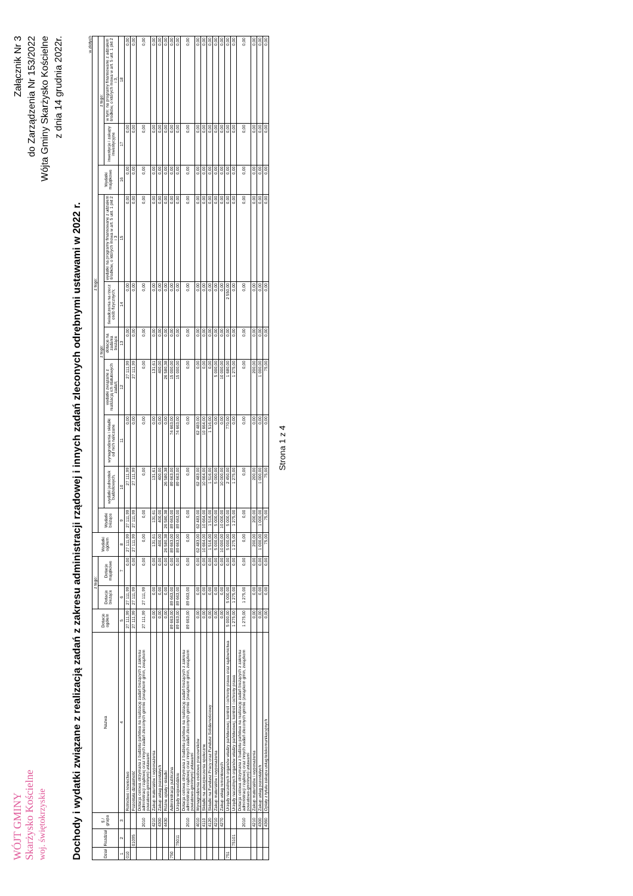WÓJT GMINY
Skarżysko Kościelne
woj. świętokrzyskie
Załącznik Nr 3
do Zarządzenia Nr 153/2022
Wójta Gminy Skarżysko Kościelne
z dnia 14 grudnia 2022r.
Dochody i wydatki związane z realizacją zadań z zakresu administracji rządowej i innych zadań zleconych odrębnymi ustawami w 2022 r.
w złotych
| Dział | Rozdział | § / grupa | Nazwa | Dotacje ogółem | z tego: | | Wydatki ogółem | z tego: | | | | | | | | | |
| --- | --- | --- | --- | --- | --- | --- | --- | --- | --- | --- | --- | --- | --- | --- | --- | --- | --- |
| | | | | | Dotacje bieżące | Dotacje majątkowe | | Wydatki bieżące | z tego: | | | | | | Wydatki majątkowe | z tego: | |
| | | | | | | | | | wydatki jednostek budżetowych, | wynagrodzenia i składki od nich naliczane | wydatki związane z realizacją ich statutowych zadań; | dotacje na zadania bieżące | świadczenia na rzecz osób fizycznych; | wydatki na programy finansowane z udziałem środków, o których mowa w art. 5 ust. 1 pkt 2 i 3 | | inwestycje i zakupy inwestycyjne | w tym: na programy finansowane z udziałem środków, o których mowa w art. 5 ust. 1 pkt 2 i 3, |
| 1 | 2 | 3 | 4 | 5 | 6 | 7 | 8 | 9 | 10 | 11 | 12 | 13 | 14 | 15 | 16 | 17 | 18 |
| 010 | | | Rolnictwo i łowiectwo | 27 111,99 | 27 111,99 | 0,00 | 27 111,99 | 27 111,99 | 27 111,99 | 0,00 | 27 111,99 | 0,00 | 0,00 | 0,00 | 0,00 | 0,00 | 0,00 |
| | 01095 | | Pozostała działalność | 27 111,99 | 27 111,99 | 0,00 | 27 111,99 | 27 111,99 | 27 111,99 | 0,00 | 27 111,99 | 0,00 | 0,00 | 0,00 | 0,00 | 0,00 | 0,00 |
| | | 2010 | Dotacja celowa otrzymana z budżetu państwa na realizację zadań bieżących z zakresu administracji rządowej oraz innych zadań zleconych gminie (związkom gmin, związkom powiatowo-gminnym) ustawami | 27 111,99 | 27 111,99 | 0,00 | 0,00 | 0,00 | 0,00 | 0,00 | 0,00 | 0,00 | 0,00 | 0,00 | 0,00 | 0,00 | 0,00 |
| | | 4210 | Zakup materiałów i wyposażenia | 0,00 | 0,00 | 0,00 | 131,61 | 131,61 | 131,61 | 0,00 | 131,61 | 0,00 | 0,00 | 0,00 | 0,00 | 0,00 | 0,00 |
| | | 4300 | Zakup usług pozostałych | 0,00 | 0,00 | 0,00 | 400,00 | 400,00 | 400,00 | 0,00 | 400,00 | 0,00 | 0,00 | 0,00 | 0,00 | 0,00 | 0,00 |
| | | 4430 | Różne opłaty i składki | 0,00 | 0,00 | 0,00 | 26 580,38 | 26 580,38 | 26 580,38 | 0,00 | 26 580,38 | 0,00 | 0,00 | 0,00 | 0,00 | 0,00 | 0,00 |
| 750 | | | Administracja publiczna | 89 663,00 | 89 663,00 | 0,00 | 89 663,00 | 89 663,00 | 89 663,00 | 74 663,00 | 15 000,00 | 0,00 | 0,00 | 0,00 | 0,00 | 0,00 | 0,00 |
| | 75011 | | Urzędy wojewódzkie | 89 663,00 | 89 663,00 | 0,00 | 89 663,00 | 89 663,00 | 89 663,00 | 74 663,00 | 15 000,00 | 0,00 | 0,00 | 0,00 | 0,00 | 0,00 | 0,00 |
| | | 2010 | Dotacja celowa otrzymana z budżetu państwa na realizację zadań bieżących z zakresu administracji rządowej oraz innych zadań zleconych gminie (związkom gmin, związkom powiatowo-gminnym) ustawami | 89 663,00 | 89 663,00 | 0,00 | 0,00 | 0,00 | 0,00 | 0,00 | 0,00 | 0,00 | 0,00 | 0,00 | 0,00 | 0,00 | 0,00 |
| | | 4010 | Wynagrodzenia osobowe pracowników | 0,00 | 0,00 | 0,00 | 62 483,00 | 62 483,00 | 62 483,00 | 62 483,00 | 0,00 | 0,00 | 0,00 | 0,00 | 0,00 | 0,00 | 0,00 |
| | | 4110 | Składki na ubezpieczenia społeczne | 0,00 | 0,00 | 0,00 | 10 664,00 | 10 664,00 | 10 664,00 | 10 664,00 | 0,00 | 0,00 | 0,00 | 0,00 | 0,00 | 0,00 | 0,00 |
| | | 4120 | Składki na Fundusz Pracy oraz Fundusz Solidarnościowy | 0,00 | 0,00 | 0,00 | 1 516,00 | 1 516,00 | 1 516,00 | 1 516,00 | 0,00 | 0,00 | 0,00 | 0,00 | 0,00 | 0,00 | 0,00 |
| | | 4210 | Zakup materiałów i wyposażenia | 0,00 | 0,00 | 0,00 | 5 000,00 | 5 000,00 | 5 000,00 | 0,00 | 5 000,00 | 0,00 | 0,00 | 0,00 | 0,00 | 0,00 | 0,00 |
| | | 4270 | Zakup usług remontowych | 0,00 | 0,00 | 0,00 | 10 000,00 | 10 000,00 | 10 000,00 | 0,00 | 10 000,00 | 0,00 | 0,00 | 0,00 | 0,00 | 0,00 | 0,00 |
| 751 | | | Urzędy naczelnych organów władzy państwowej, kontroli i ochrony prawa oraz sądownictwa | 5 000,00 | 5 000,00 | 0,00 | 5 000,00 | 5 000,00 | 2 450,00 | 770,00 | 1 680,00 | 0,00 | 2 550,00 | 0,00 | 0,00 | 0,00 | 0,00 |
| | 75101 | | Urzędy naczelnych organów władzy państwowej, kontroli i ochrony prawa | 1 275,00 | 1 275,00 | 0,00 | 1 275,00 | 1 275,00 | 1 275,00 | 0,00 | 1 275,00 | 0,00 | 0,00 | 0,00 | 0,00 | 0,00 | 0,00 |
| | | 2010 | Dotacja celowa otrzymana z budżetu państwa na realizację zadań bieżących z zakresu administracji rządowej oraz innych zadań zleconych gminie (związkom gmin, związkom powiatowo-gminnym) ustawami | 1 275,00 | 1 275,00 | 0,00 | 0,00 | 0,00 | 0,00 | 0,00 | 0,00 | 0,00 | 0,00 | 0,00 | 0,00 | 0,00 | 0,00 |
| | | 4210 | Zakup materiałów i wyposażenia | 0,00 | 0,00 | 0,00 | 200,00 | 200,00 | 200,00 | 0,00 | 200,00 | 0,00 | 0,00 | 0,00 | 0,00 | 0,00 | 0,00 |
| | | 4300 | Zakup usług pozostałych | 0,00 | 0,00 | 0,00 | 1 000,00 | 1 000,00 | 1 000,00 | 0,00 | 1 000,00 | 0,00 | 0,00 | 0,00 | 0,00 | 0,00 | 0,00 |
| | | 4360 | Opłaty z tytułu zakupu usług telekomunikacyjnych | 0,00 | 0,00 | 0,00 | 75,00 | 75,00 | 75,00 | 0,00 | 75,00 | 0,00 | 0,00 | 0,00 | 0,00 | 0,00 | 0,00 |
Strona 1 z 4